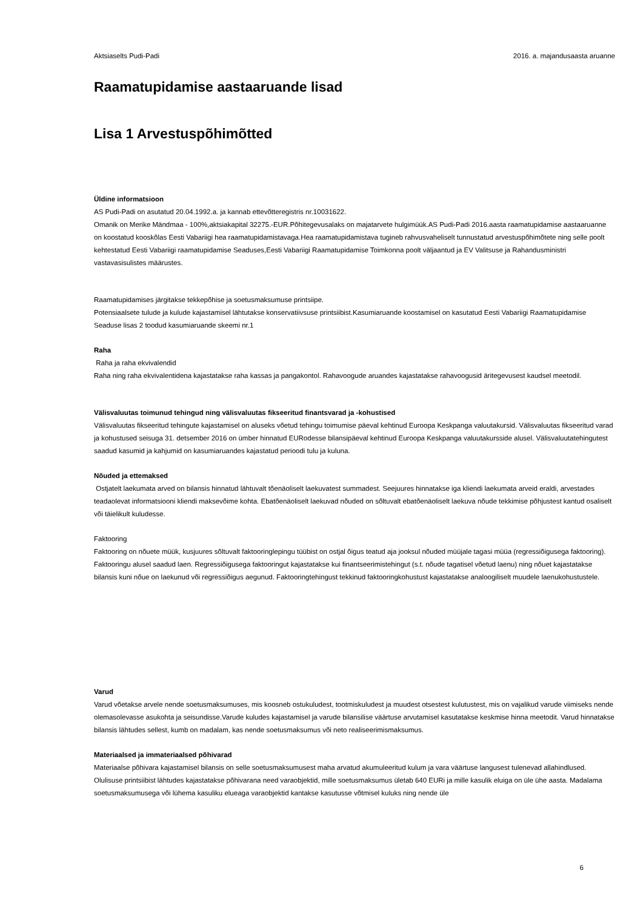Aktsiaselts Pudi-Padi 2016. a. majandusaasta aruanne
Raamatupidamise aastaaruande lisad
Lisa 1 Arvestuspõhimõtted
Üldine informatsioon
AS Pudi-Padi on asutatud 20.04.1992.a. ja kannab ettevõtteregistris nr.10031622.
Omanik on Merike Mändmaa - 100%,aktsiakapital 32275.-EUR.Põhitegevusalaks on majatarvete hulgimüük.AS Pudi-Padi 2016.aasta raamatupidamise aastaaruanne on koostatud kooskõlas Eesti Vabariigi hea raamatupidamistavaga.Hea raamatupidamistava tugineb rahvusvaheliselt tunnustatud arvestuspõhimõtete ning selle poolt kehtestatud Eesti Vabariigi raamatupidamise Seaduses,Eesti Vabariigi Raamatupidamise Toimkonna poolt väljaantud ja EV Valitsuse ja Rahandusministri vastavasisulistes määrustes.
Raamatupidamises järgitakse tekkepõhise ja soetusmaksumuse printsiipe.
Potensiaalsete tulude ja kulude kajastamisel lähtutakse konservatiivsuse printsiibist.Kasumiaruande koostamisel on kasutatud Eesti Vabariigi Raamatupidamise Seaduse lisas 2 toodud kasumiaruande skeemi nr.1
Raha
Raha ja raha ekvivalendid
Raha ning raha ekvivalentidena kajastatakse raha kassas ja pangakontol. Rahavoogude aruandes kajastatakse rahavoogusid äritegevusest kaudsel meetodil.
Välisvaluutas toimunud tehingud ning välisvaluutas fikseeritud finantsvarad ja -kohustised
Välisvaluutas fikseeritud tehingute kajastamisel on aluseks võetud tehingu toimumise päeval kehtinud Euroopa Keskpanga valuutakursid. Välisvaluutas fikseeritud varad ja kohustused seisuga 31. detsember 2016 on ümber hinnatud EURodesse bilansipäeval kehtinud Euroopa Keskpanga valuutakursside alusel. Välisvaluutatehingutest saadud kasumid ja kahjumid on kasumiaruandes kajastatud perioodi tulu ja kuluna.
Nõuded ja ettemaksed
Ostjatelt laekumata arved on bilansis hinnatud lähtuvalt tõenäoliselt laekuvatest summadest. Seejuures hinnatakse iga kliendi laekumata arveid eraldi, arvestades teadaolevat informatsiooni kliendi maksevõime kohta. Ebatõenäoliselt laekuvad nõuded on sõltuvalt ebatõenäoliselt laekuva nõude tekkimise põhjustest kantud osaliselt või täielikult kuludesse.
Faktooring
Faktooring on nõuete müük, kusjuures sõltuvalt faktooringlepingu tüübist on ostjal õigus teatud aja jooksul nõuded müüjale tagasi müüa (regressiõigusega faktooring). Faktooringu alusel saadud laen. Regressiõigusega faktooringut kajastatakse kui finantseerimistehingut (s.t. nõude tagatisel võetud laenu) ning nõuet kajastatakse bilansis kuni nõue on laekunud või regressiõigus aegunud. Faktooringtehingust tekkinud faktooringkohustust kajastatakse analoogiliselt muudele laenukohustustele.
Varud
Varud võetakse arvele nende soetusmaksumuses, mis koosneb ostukuludest, tootmiskuludest ja muudest otsestest kulutustest, mis on vajalikud varude viimiseks nende olemasolevasse asukohta ja seisundisse.Varude kuludes kajastamisel ja varude bilansilise väärtuse arvutamisel kasutatakse keskmise hinna meetodit. Varud hinnatakse bilansis lähtudes sellest, kumb on madalam, kas nende soetusmaksumus või neto realiseerimismaksumus.
Materiaalsed ja immateriaalsed põhivarad
Materiaalse põhivara kajastamisel bilansis on selle soetusmaksumusest maha arvatud akumuleeritud kulum ja vara väärtuse langusest tulenevad allahindlused.
Olulisuse printsiibist lähtudes kajastatakse põhivarana need varaobjektid, mille soetusmaksumus ületab 640 EURi ja mille kasulik eluiga on üle ühe aasta. Madalama soetusmaksumusega või lühema kasuliku elueaga varaobjektid kantakse kasutusse võtmisel kuluks ning nende üle
6